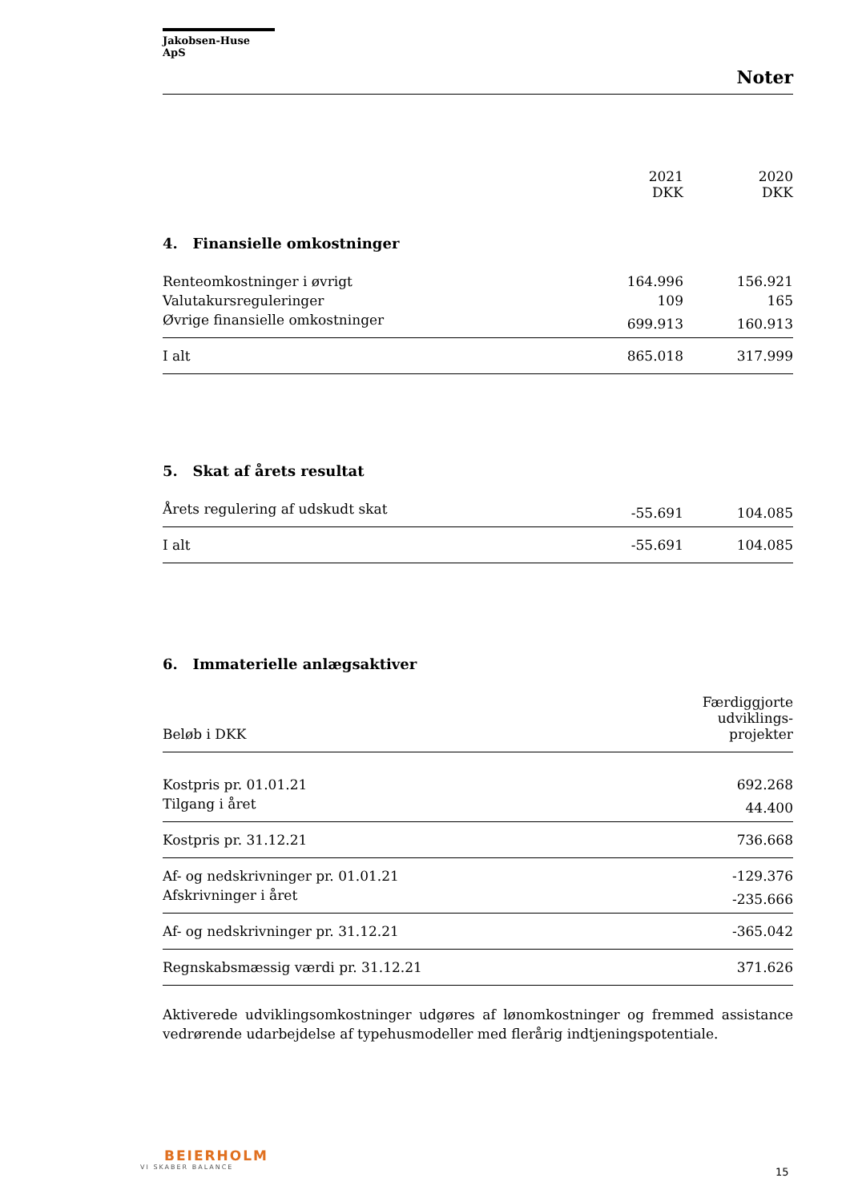Jakobsen-Huse ApS
Noter
| | 2021 DKK | 2020 DKK |
| --- | --- | --- |
4. Finansielle omkostninger
| Renteomkostninger i øvrigt | 164.996 | 156.921 |
| Valutakursreguleringer | 109 | 165 |
| Øvrige finansielle omkostninger | 699.913 | 160.913 |
| I alt | 865.018 | 317.999 |
5. Skat af årets resultat
| Årets regulering af udskudt skat | -55.691 | 104.085 |
| I alt | -55.691 | 104.085 |
6. Immaterielle anlægsaktiver
| Beløb i DKK | Færdiggjorte udviklings- projekter |
| Kostpris pr. 01.01.21 | 692.268 |
| Tilgang i året | 44.400 |
| Kostpris pr. 31.12.21 | 736.668 |
| Af- og nedskrivninger pr. 01.01.21 | -129.376 |
| Afskrivninger i året | -235.666 |
| Af- og nedskrivninger pr. 31.12.21 | -365.042 |
| Regnskabsmæssig værdi pr. 31.12.21 | 371.626 |
Aktiverede udviklingsomkostninger udgøres af lønomkostninger og fremmed assistance vedrørende udarbejdelse af typehusmodeller med flerårig indtjeningspotentiale.
BEIERHOLM
VI SKABER BALANCE
15